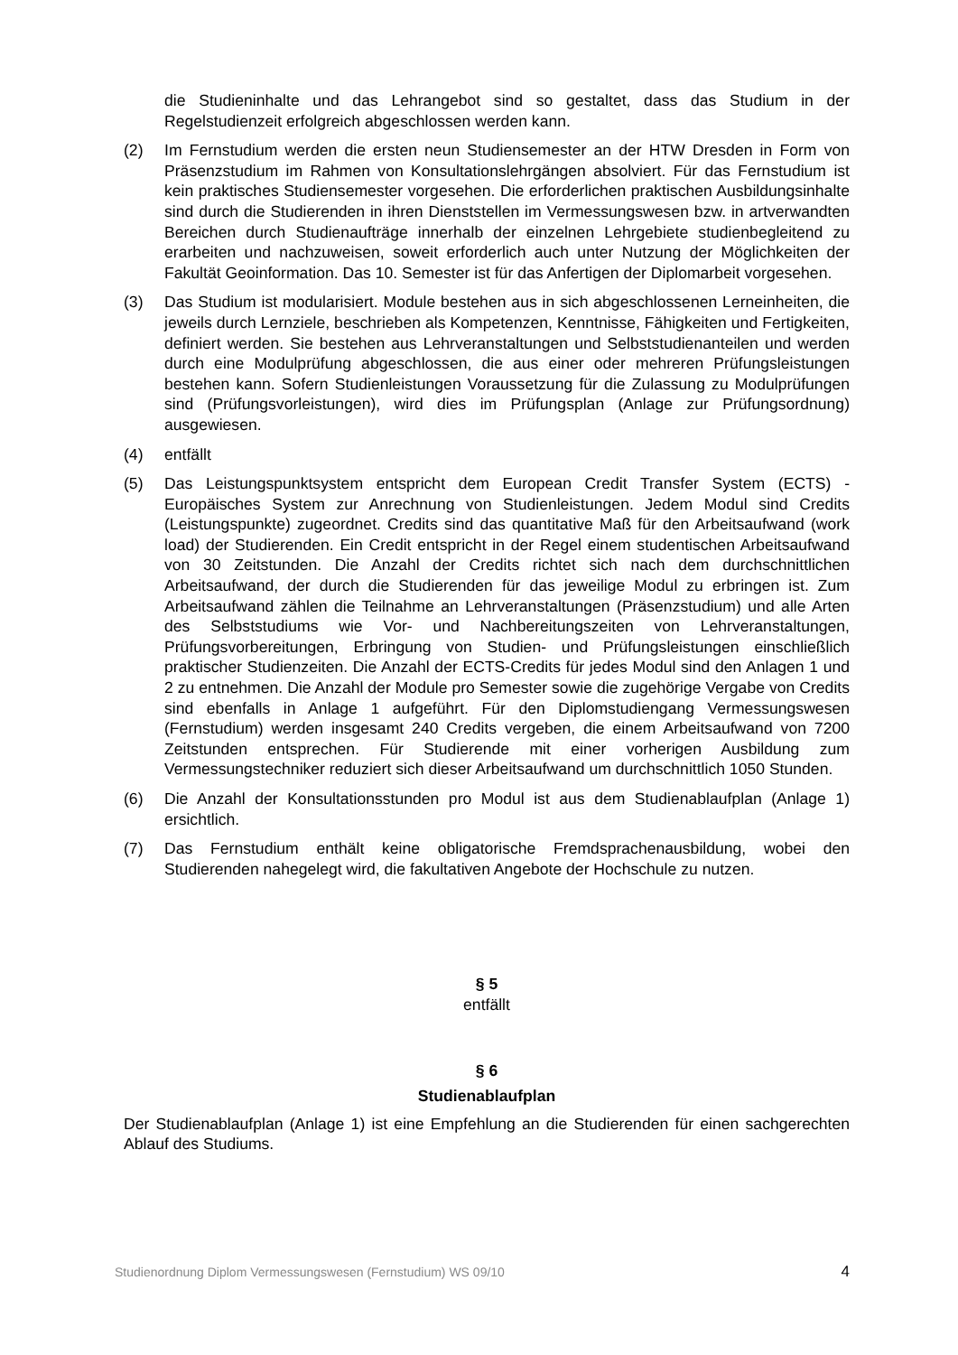die Studieninhalte und das Lehrangebot sind so gestaltet, dass das Studium in der Regelstudienzeit erfolgreich abgeschlossen werden kann.
(2) Im Fernstudium werden die ersten neun Studiensemester an der HTW Dresden in Form von Präsenzstudium im Rahmen von Konsultationslehrgängen absolviert. Für das Fernstudium ist kein praktisches Studiensemester vorgesehen. Die erforderlichen praktischen Ausbildungsinhalte sind durch die Studierenden in ihren Dienststellen im Vermessungswesen bzw. in artverwandten Bereichen durch Studienaufträge innerhalb der einzelnen Lehrgebiete studienbegleitend zu erarbeiten und nachzuweisen, soweit erforderlich auch unter Nutzung der Möglichkeiten der Fakultät Geoinformation. Das 10. Semester ist für das Anfertigen der Diplomarbeit vorgesehen.
(3) Das Studium ist modularisiert. Module bestehen aus in sich abgeschlossenen Lerneinheiten, die jeweils durch Lernziele, beschrieben als Kompetenzen, Kenntnisse, Fähigkeiten und Fertigkeiten, definiert werden. Sie bestehen aus Lehrveranstaltungen und Selbststudienanteilen und werden durch eine Modulprüfung abgeschlossen, die aus einer oder mehreren Prüfungsleistungen bestehen kann. Sofern Studienleistungen Voraussetzung für die Zulassung zu Modulprüfungen sind (Prüfungsvorleistungen), wird dies im Prüfungsplan (Anlage zur Prüfungsordnung) ausgewiesen.
(4) entfällt
(5) Das Leistungspunktsystem entspricht dem European Credit Transfer System (ECTS) - Europäisches System zur Anrechnung von Studienleistungen. Jedem Modul sind Credits (Leistungspunkte) zugeordnet. Credits sind das quantitative Maß für den Arbeitsaufwand (work load) der Studierenden. Ein Credit entspricht in der Regel einem studentischen Arbeitsaufwand von 30 Zeitstunden. Die Anzahl der Credits richtet sich nach dem durchschnittlichen Arbeitsaufwand, der durch die Studierenden für das jeweilige Modul zu erbringen ist. Zum Arbeitsaufwand zählen die Teilnahme an Lehrveranstaltungen (Präsenzstudium) und alle Arten des Selbststudiums wie Vor- und Nachbereitungszeiten von Lehrveranstaltungen, Prüfungsvorbereitungen, Erbringung von Studien- und Prüfungsleistungen einschließlich praktischer Studienzeiten. Die Anzahl der ECTS-Credits für jedes Modul sind den Anlagen 1 und 2 zu entnehmen. Die Anzahl der Module pro Semester sowie die zugehörige Vergabe von Credits sind ebenfalls in Anlage 1 aufgeführt. Für den Diplomstudiengang Vermessungswesen (Fernstudium) werden insgesamt 240 Credits vergeben, die einem Arbeitsaufwand von 7200 Zeitstunden entsprechen. Für Studierende mit einer vorherigen Ausbildung zum Vermessungstechniker reduziert sich dieser Arbeitsaufwand um durchschnittlich 1050 Stunden.
(6) Die Anzahl der Konsultationsstunden pro Modul ist aus dem Studienablaufplan (Anlage 1) ersichtlich.
(7) Das Fernstudium enthält keine obligatorische Fremdsprachenausbildung, wobei den Studierenden nahegelegt wird, die fakultativen Angebote der Hochschule zu nutzen.
§ 5
entfällt
§ 6
Studienablaufplan
Der Studienablaufplan (Anlage 1) ist eine Empfehlung an die Studierenden für einen sachgerechten Ablauf des Studiums.
Studienordnung Diplom Vermessungswesen (Fernstudium) WS 09/10 4